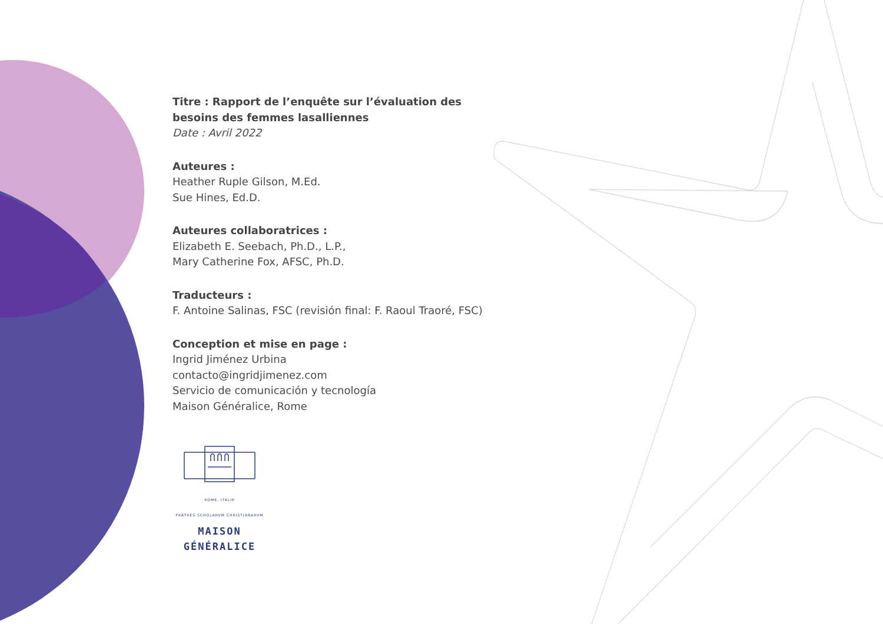Titre : Rapport de l’enquête sur l’évaluation des besoins des femmes lasalliennes
Date : Avril 2022
Auteures :
Heather Ruple Gilson, M.Ed.
Sue Hines, Ed.D.
Auteures collaboratrices :
Elizabeth E. Seebach, Ph.D., L.P.,
Mary Catherine Fox, AFSC, Ph.D.
Traducteurs :
F. Antoine Salinas, FSC (revisión final: F. Raoul Traoré, FSC)
Conception et mise en page :
Ingrid Jiménez Urbina
contacto@ingridjimenez.com
Servicio de comunicación y tecnología
Maison Généralice, Rome
ROME, ITALIE
FRATRES SCHOLARVM CHRISTIANARVM
MAISON GÉNÉRALICE